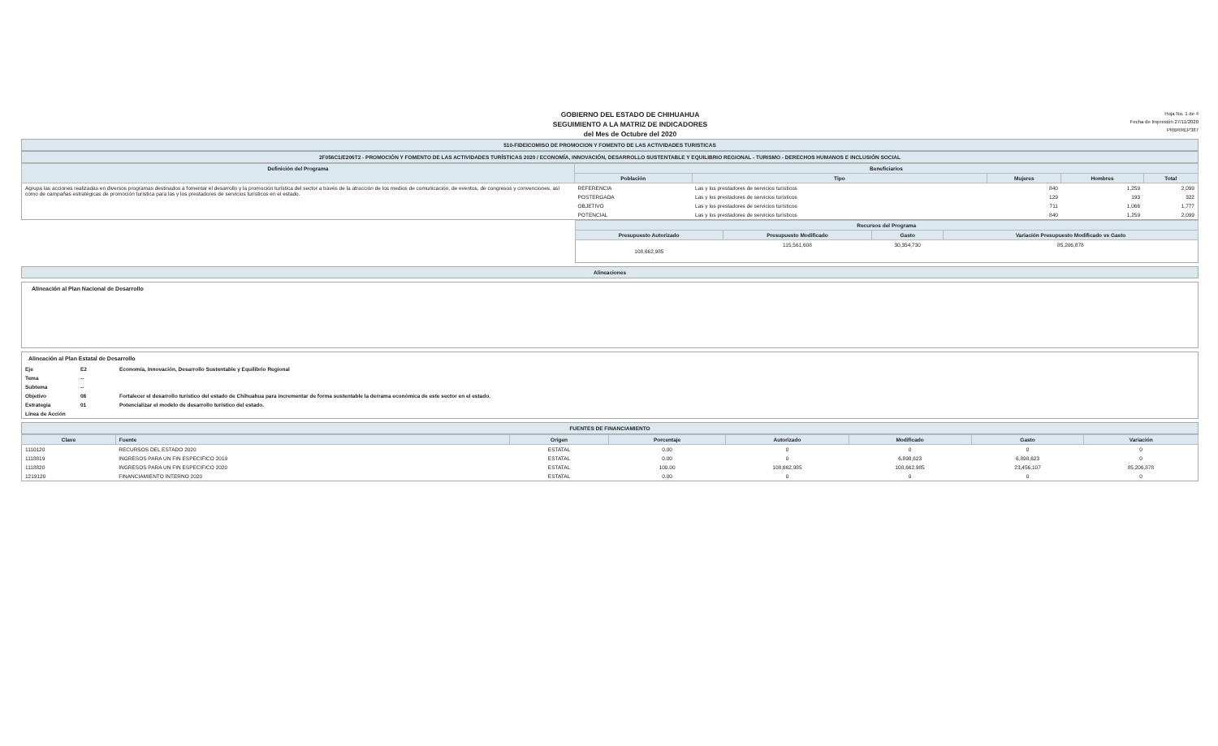GOBIERNO DEL ESTADO DE CHIHUAHUA
SEGUIMIENTO A LA MATRIZ DE INDICADORES
del Mes de Octubre del 2020
Hoja No. 1 de 4
Fecha de Impresión 27/11/2020
PRBRREP387
510-FIDEICOMISO DE PROMOCION Y FOMENTO DE LAS ACTIVIDADES TURISTICAS
2F056C1/E206T2 - PROMOCIÓN Y FOMENTO DE LAS ACTIVIDADES TURÍSTICAS 2020 / ECONOMÍA, INNOVACIÓN, DESARROLLO SUSTENTABLE Y EQUILIBRIO REGIONAL - TURISMO - DERECHOS HUMANOS E INCLUSIÓN SOCIAL
| Definición del Programa | Beneficiarios | | | | |
| --- | --- | --- | --- | --- | --- |
| | Población | Tipo | Mujeres | Hombres | Total |
| Agrupa las acciones realizadas en diversos programas destinados a fomentar el desarrollo y la promoción turística del sector a través de la atracción de los medios de comunicación, de eventos, de congresos y convenciones, así como de campañas estratégicas de promoción turística para las y los prestadores de servicios turísticos en el estado. | REFERENCIA | Las y los prestadores de servicios turísticos | 840 | 1,259 | 2,099 |
| | POSTERGADA | Las y los prestadores de servicios turísticos | 129 | 193 | 322 |
| | OBJETIVO | Las y los prestadores de servicios turísticos | 711 | 1,066 | 1,777 |
| | POTENCIAL | Las y los prestadores de servicios turísticos | 840 | 1,259 | 2,099 |
| Recursos del Programa | | | |
| --- | --- | --- | --- |
| Presupuesto Autorizado | Presupuesto Modificado | Gasto | Variación Presupuesto Modificado vs Gasto |
| 108,662,985 | 115,561,608 | 30,354,730 | 85,206,878 |
Alineaciones
Alineación al Plan Nacional de Desarrollo
Alineación al Plan Estatal de Desarrollo
| Eje | E2 | Economía, Innovación, Desarrollo Sustentable y Equilibrio Regional |
| Tema | -- | |
| Subtema | -- | |
| Objetivo | 08 | Fortalecer el desarrollo turístico del estado de Chihuahua para incrementar de forma sustentable la derrama económica de este sector en el estado. |
| Estrategia | 01 | Potencializar el modelo de desarrollo turístico del estado. |
| Línea de Acción | | |
FUENTES DE FINANCIAMIENTO
| Clave | Fuente | Origen | Porcentaje | Autorizado | Modificado | Gasto | Variación |
| --- | --- | --- | --- | --- | --- | --- | --- |
| 1110120 | RECURSOS DEL ESTADO 2020 | ESTATAL | 0.00 | 0 | 0 | 0 | 0 |
| 1118819 | INGRESOS PARA UN FIN ESPECIFICO 2019 | ESTATAL | 0.00 | 0 | 6,898,623 | 6,898,623 | 0 |
| 1118820 | INGRESOS PARA UN FIN ESPECIFICO 2020 | ESTATAL | 100.00 | 108,662,985 | 108,662,985 | 23,456,107 | 85,206,878 |
| 1219120 | FINANCIAMIENTO INTERNO 2020 | ESTATAL | 0.00 | 0 | 0 | 0 | 0 |